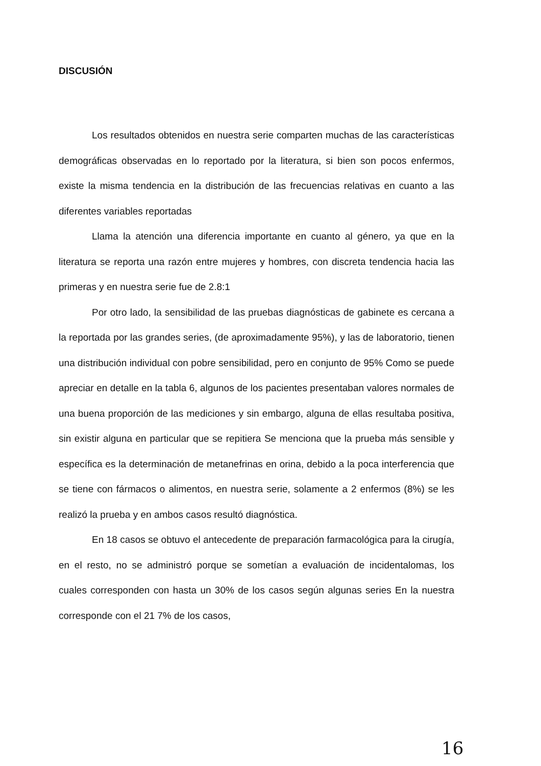DISCUSIÓN
Los resultados obtenidos en nuestra serie comparten muchas de las características demográficas observadas en lo reportado por la literatura, si bien son pocos enfermos, existe la misma tendencia en la distribución de las frecuencias relativas en cuanto a las diferentes variables reportadas
Llama la atención una diferencia importante en cuanto al género, ya que en la literatura se reporta una razón entre mujeres y hombres, con discreta tendencia hacia las primeras y en nuestra serie fue de 2.8:1
Por otro lado, la sensibilidad de las pruebas diagnósticas de gabinete es cercana a la reportada por las grandes series, (de aproximadamente 95%), y las de laboratorio, tienen una distribución individual con pobre sensibilidad, pero en conjunto de 95% Como se puede apreciar en detalle en la tabla 6, algunos de los pacientes presentaban valores normales de una buena proporción de las mediciones y sin embargo, alguna de ellas resultaba positiva, sin existir alguna en particular que se repitiera Se menciona que la prueba más sensible y específica es la determinación de metanefrinas en orina, debido a la poca interferencia que se tiene con fármacos o alimentos, en nuestra serie, solamente a 2 enfermos (8%) se les realizó la prueba y en ambos casos resultó diagnóstica.
En 18 casos se obtuvo el antecedente de preparación farmacológica para la cirugía, en el resto, no se administró porque se sometían a evaluación de incidentalomas, los cuales corresponden con hasta un 30% de los casos según algunas series En la nuestra corresponde con el 21 7% de los casos,
16